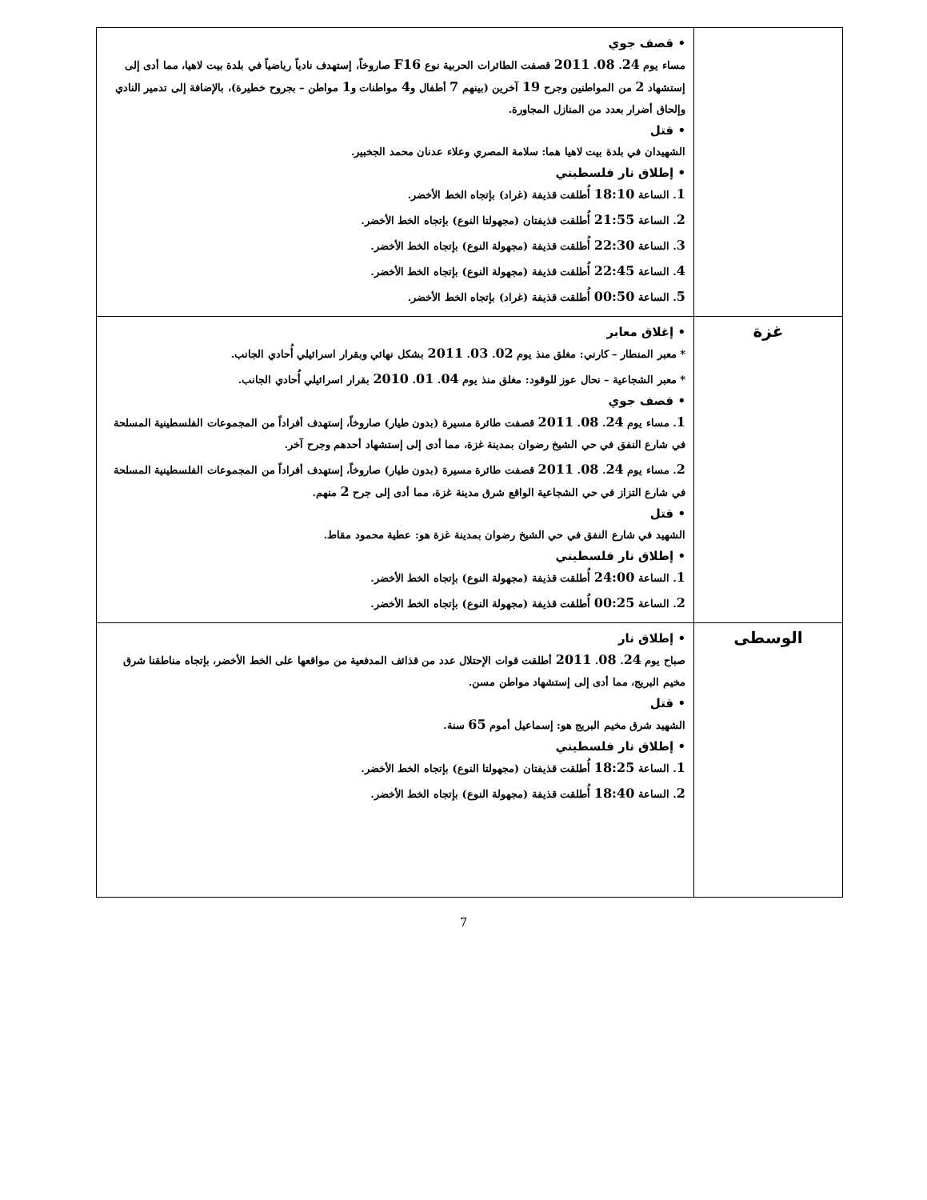| | • قصف جوي مساء يوم 24 . 08 . 2011 قصفت الطائرات الحربية نوع F16 صاروخاً، إستهدف نادياً رياضياً في بلدة بيت لاهيا، مما أدى إلى إستشهاد 2 من المواطنين وجرح 19 آخرين (بينهم 7 أطفال و 4 مواطنات و 1 مواطن – بجروح خطيرة)، بالإضافة إلى تدمير النادي وإلحاق أضرار بعدد من المنازل المجاورة. • قتل الشهيدان في بلدة بيت لاهيا هما: سلامة المصري وعلاء عدنان محمد الجخبير. • إطلاق نار فلسطيني 1 . الساعة 18:10 أُطلقت قذيفة (غراد) بإتجاه الخط الأخضر. 2 . الساعة 21:55 أُطلقت قذيفتان (مجهولتا النوع) بإتجاه الخط الأخضر. 3 . الساعة 22:30 أُطلقت قذيفة (مجهولة النوع) بإتجاه الخط الأخضر. 4 . الساعة 22:45 أُطلقت قذيفة (مجهولة النوع) بإتجاه الخط الأخضر. 5 . الساعة 00:50 أُطلقت قذيفة (غراد) بإتجاه الخط الأخضر. |
| غزة | • إغلاق معابر * معبر المنطار – كارني: مغلق منذ يوم 02 . 03 . 2011 بشكل نهائي وبقرار اسرائيلي أُحادي الجانب. * معبر الشجاعية – نحال عوز للوقود: مغلق منذ يوم 04 . 01 . 2010 بقرار اسرائيلي أُحادي الجانب. • قصف جوي 1 . مساء يوم 24 . 08 . 2011 قصفت طائرة مسيرة (بدون طيار) صاروخاً، إستهدف أفراداً من المجموعات الفلسطينية المسلحة في شارع النفق في حي الشيخ رضوان بمدينة غزة، مما أدى إلى إستشهاد أحدهم وجرح آخر. 2 . مساء يوم 24 . 08 . 2011 قصفت طائرة مسيرة (بدون طيار) صاروخاً، إستهدف أفراداً من المجموعات الفلسطينية المسلحة في شارع التزاز في حي الشجاعية الواقع شرق مدينة غزة، مما أدى إلى جرح 2 منهم. • قتل الشهيد في شارع النفق في حي الشيخ رضوان بمدينة غزة هو: عطية محمود مقاط. • إطلاق نار فلسطيني 1 . الساعة 24:00 أُطلقت قذيفة (مجهولة النوع) بإتجاه الخط الأخضر. 2 . الساعة 00:25 أُطلقت قذيفة (مجهولة النوع) بإتجاه الخط الأخضر. |
| الوسطى | • إطلاق نار صباح يوم 24 . 08 . 2011 أطلقت قوات الإحتلال عدد من قذائف المدفعية من مواقعها على الخط الأخضر، بإتجاه مناطقنا شرق مخيم البريج، مما أدى إلى إستشهاد مواطن مسن. • قتل الشهيد شرق مخيم البريج هو: إسماعيل أموم 65 سنة. • إطلاق نار فلسطيني 1 . الساعة 18:25 أُطلقت قذيفتان (مجهولتا النوع) بإتجاه الخط الأخضر. 2 . الساعة 18:40 أُطلقت قذيفة (مجهولة النوع) بإتجاه الخط الأخضر. |
7